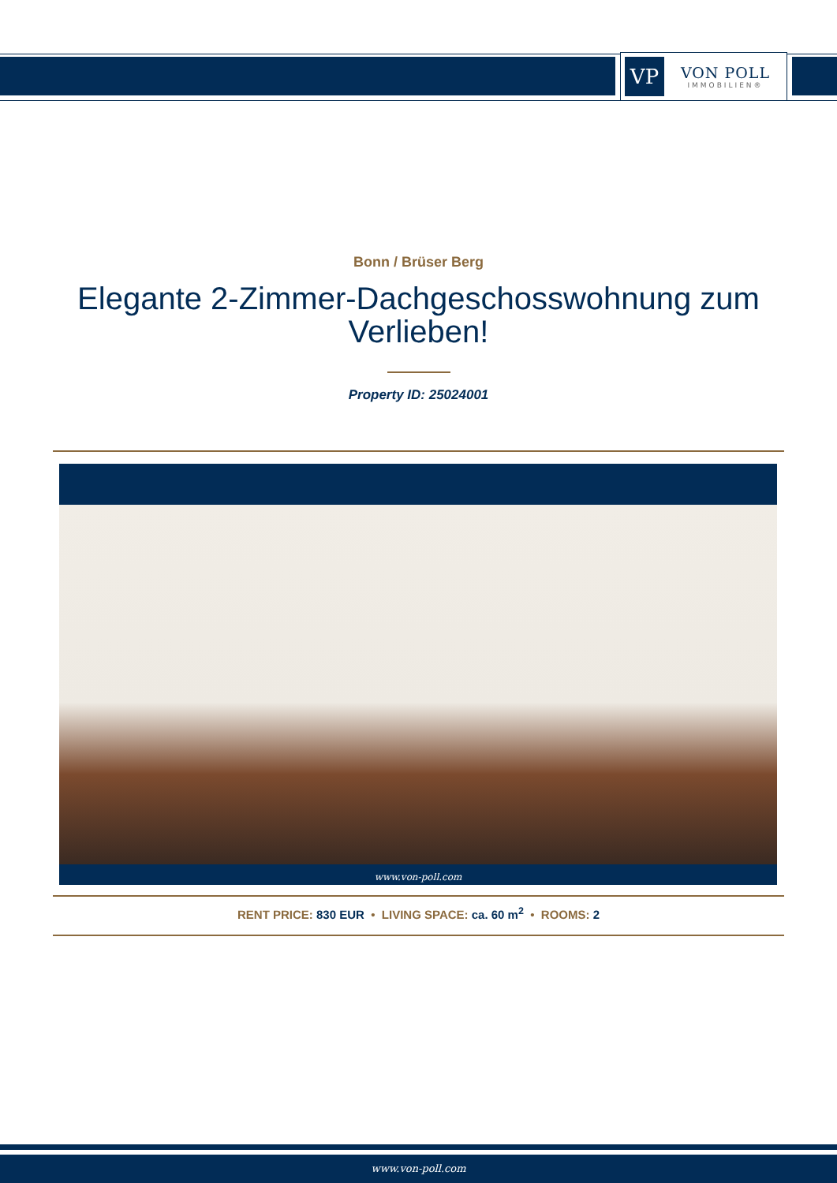VP
VON POLL
IMMOBILIEN®
Bonn / Brüser Berg
Elegante 2-Zimmer-Dachgeschosswohnung zum Verlieben!
Property ID: 25024001
www.von-poll.com
RENT PRICE: 830 EUR • LIVING SPACE: ca. 60 m<sup>2</sup> • ROOMS: 2
www.von-poll.com